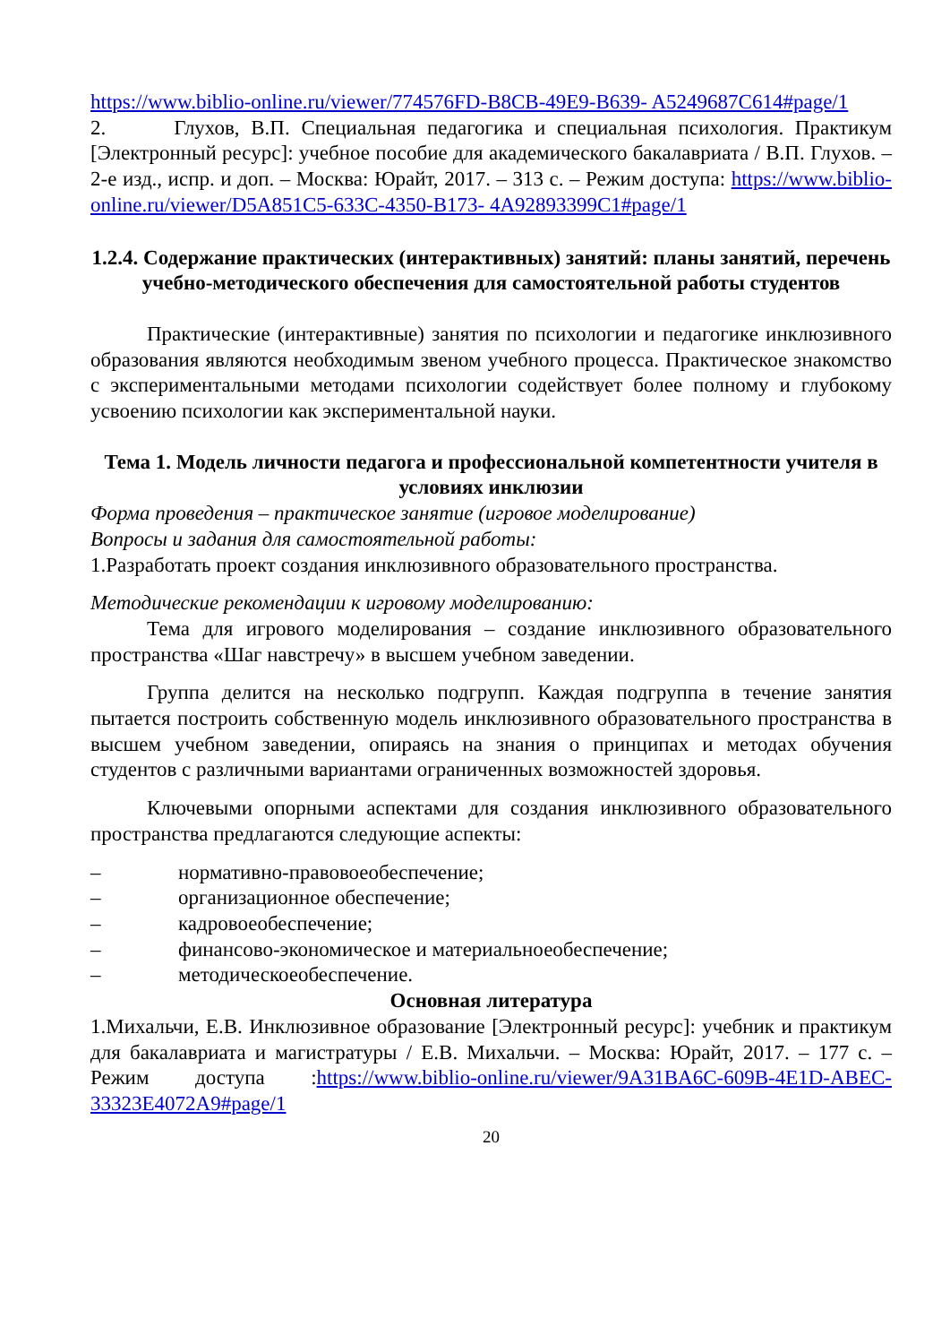https://www.biblio-online.ru/viewer/774576FD-B8CB-49E9-B639- A5249687C614#page/1
2. Глухов, В.П. Специальная педагогика и специальная психология. Практикум [Электронный ресурс]: учебное пособие для академического бакалавриата / В.П. Глухов. – 2-е изд., испр. и доп. – Москва: Юрайт, 2017. – 313 с. – Режим доступа: https://www.biblio-online.ru/viewer/D5A851C5-633C-4350-B173- 4A92893399C1#page/1
1.2.4. Содержание практических (интерактивных) занятий: планы занятий, перечень учебно-методического обеспечения для самостоятельной работы студентов
Практические (интерактивные) занятия по психологии и педагогике инклюзивного образования являются необходимым звеном учебного процесса. Практическое знакомство с экспериментальными методами психологии содействует более полному и глубокому усвоению психологии как экспериментальной науки.
Тема 1. Модель личности педагога и профессиональной компетентности учителя в условиях инклюзии
Форма проведения – практическое занятие (игровое моделирование)
Вопросы и задания для самостоятельной работы:
1.Разработать проект создания инклюзивного образовательного пространства.
Методические рекомендации к игровому моделированию:
Тема для игрового моделирования – создание инклюзивного образовательного пространства «Шаг навстречу» в высшем учебном заведении.
Группа делится на несколько подгрупп. Каждая подгруппа в течение занятия пытается построить собственную модель инклюзивного образовательного пространства в высшем учебном заведении, опираясь на знания о принципах и методах обучения студентов с различными вариантами ограниченных возможностей здоровья.
Ключевыми опорными аспектами для создания инклюзивного образовательного пространства предлагаются следующие аспекты:
– нормативно-правовоеобеспечение;
– организационное обеспечение;
– кадровоеобеспечение;
– финансово-экономическое и материальноеобеспечение;
– методическоеобеспечение.
Основная литература
1.Михальчи, Е.В. Инклюзивное образование [Электронный ресурс]: учебник и практикум для бакалавриата и магистратуры / Е.В. Михальчи. – Москва: Юрайт, 2017. – 177 с. – Режим доступа :https://www.biblio-online.ru/viewer/9A31BA6C-609B-4E1D-ABEC-33323E4072A9#page/1
20